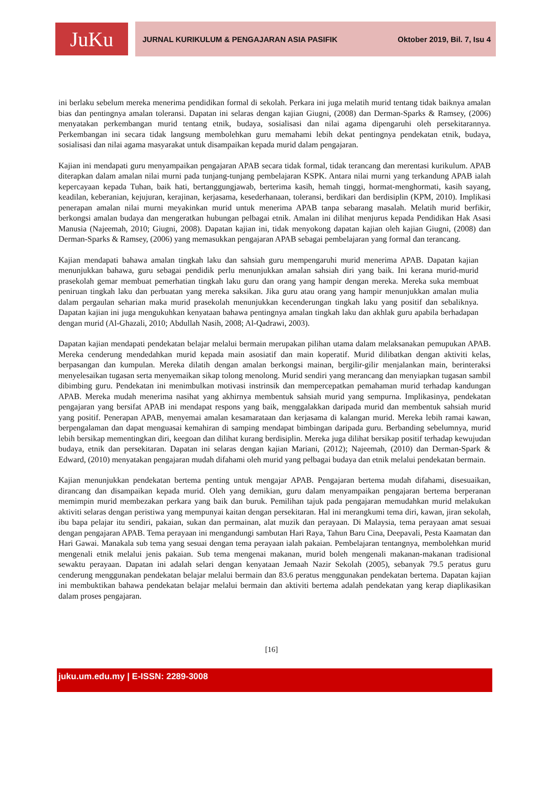JuKu
JURNAL KURIKULUM & PENGAJARAN ASIA PASIFIK Oktober 2019, Bil. 7, Isu 4
ini berlaku sebelum mereka menerima pendidikan formal di sekolah. Perkara ini juga melatih murid tentang tidak baiknya amalan bias dan pentingnya amalan toleransi. Dapatan ini selaras dengan kajian Giugni, (2008) dan Derman-Sparks & Ramsey, (2006) menyatakan perkembangan murid tentang etnik, budaya, sosialisasi dan nilai agama dipengaruhi oleh persekitarannya. Perkembangan ini secara tidak langsung membolehkan guru memahami lebih dekat pentingnya pendekatan etnik, budaya, sosialisasi dan nilai agama masyarakat untuk disampaikan kepada murid dalam pengajaran.
Kajian ini mendapati guru menyampaikan pengajaran APAB secara tidak formal, tidak terancang dan merentasi kurikulum. APAB diterapkan dalam amalan nilai murni pada tunjang-tunjang pembelajaran KSPK. Antara nilai murni yang terkandung APAB ialah kepercayaan kepada Tuhan, baik hati, bertanggungjawab, berterima kasih, hemah tinggi, hormat-menghormati, kasih sayang, keadilan, keberanian, kejujuran, kerajinan, kerjasama, kesederhanaan, toleransi, berdikari dan berdisiplin (KPM, 2010). Implikasi penerapan amalan nilai murni meyakinkan murid untuk menerima APAB tanpa sebarang masalah. Melatih murid berfikir, berkongsi amalan budaya dan mengeratkan hubungan pelbagai etnik. Amalan ini dilihat menjurus kepada Pendidikan Hak Asasi Manusia (Najeemah, 2010; Giugni, 2008). Dapatan kajian ini, tidak menyokong dapatan kajian oleh kajian Giugni, (2008) dan Derman-Sparks & Ramsey, (2006) yang memasukkan pengajaran APAB sebagai pembelajaran yang formal dan terancang.
Kajian mendapati bahawa amalan tingkah laku dan sahsiah guru mempengaruhi murid menerima APAB. Dapatan kajian menunjukkan bahawa, guru sebagai pendidik perlu menunjukkan amalan sahsiah diri yang baik. Ini kerana murid-murid prasekolah gemar membuat pemerhatian tingkah laku guru dan orang yang hampir dengan mereka. Mereka suka membuat peniruan tingkah laku dan perbuatan yang mereka saksikan. Jika guru atau orang yang hampir menunjukkan amalan mulia dalam pergaulan seharian maka murid prasekolah menunjukkan kecenderungan tingkah laku yang positif dan sebaliknya. Dapatan kajian ini juga mengukuhkan kenyataan bahawa pentingnya amalan tingkah laku dan akhlak guru apabila berhadapan dengan murid (Al-Ghazali, 2010; Abdullah Nasih, 2008; Al-Qadrawi, 2003).
Dapatan kajian mendapati pendekatan belajar melalui bermain merupakan pilihan utama dalam melaksanakan pemupukan APAB. Mereka cenderung mendedahkan murid kepada main asosiatif dan main koperatif. Murid dilibatkan dengan aktiviti kelas, berpasangan dan kumpulan. Mereka dilatih dengan amalan berkongsi mainan, bergilir-gilir menjalankan main, berinteraksi menyelesaikan tugasan serta menyemaikan sikap tolong menolong. Murid sendiri yang merancang dan menyiapkan tugasan sambil dibimbing guru. Pendekatan ini menimbulkan motivasi instrinsik dan mempercepatkan pemahaman murid terhadap kandungan APAB. Mereka mudah menerima nasihat yang akhirnya membentuk sahsiah murid yang sempurna. Implikasinya, pendekatan pengajaran yang bersifat APAB ini mendapat respons yang baik, menggalakkan daripada murid dan membentuk sahsiah murid yang positif. Penerapan APAB, menyemai amalan kesamarataan dan kerjasama di kalangan murid. Mereka lebih ramai kawan, berpengalaman dan dapat menguasai kemahiran di samping mendapat bimbingan daripada guru. Berbanding sebelumnya, murid lebih bersikap mementingkan diri, keegoan dan dilihat kurang berdisiplin. Mereka juga dilihat bersikap positif terhadap kewujudan budaya, etnik dan persekitaran. Dapatan ini selaras dengan kajian Mariani, (2012); Najeemah, (2010) dan Derman-Spark & Edward, (2010) menyatakan pengajaran mudah difahami oleh murid yang pelbagai budaya dan etnik melalui pendekatan bermain.
Kajian menunjukkan pendekatan bertema penting untuk mengajar APAB. Pengajaran bertema mudah difahami, disesuaikan, dirancang dan disampaikan kepada murid. Oleh yang demikian, guru dalam menyampaikan pengajaran bertema berperanan memimpin murid membezakan perkara yang baik dan buruk. Pemilihan tajuk pada pengajaran memudahkan murid melakukan aktiviti selaras dengan peristiwa yang mempunyai kaitan dengan persekitaran. Hal ini merangkumi tema diri, kawan, jiran sekolah, ibu bapa pelajar itu sendiri, pakaian, sukan dan permainan, alat muzik dan perayaan. Di Malaysia, tema perayaan amat sesuai dengan pengajaran APAB. Tema perayaan ini mengandungi sambutan Hari Raya, Tahun Baru Cina, Deepavali, Pesta Kaamatan dan Hari Gawai. Manakala sub tema yang sesuai dengan tema perayaan ialah pakaian. Pembelajaran tentangnya, membolehkan murid mengenali etnik melalui jenis pakaian. Sub tema mengenai makanan, murid boleh mengenali makanan-makanan tradisional sewaktu perayaan. Dapatan ini adalah selari dengan kenyataan Jemaah Nazir Sekolah (2005), sebanyak 79.5 peratus guru cenderung menggunakan pendekatan belajar melalui bermain dan 83.6 peratus menggunakan pendekatan bertema. Dapatan kajian ini membuktikan bahawa pendekatan belajar melalui bermain dan aktiviti bertema adalah pendekatan yang kerap diaplikasikan dalam proses pengajaran.
[16]
juku.um.edu.my | E-ISSN: 2289-3008